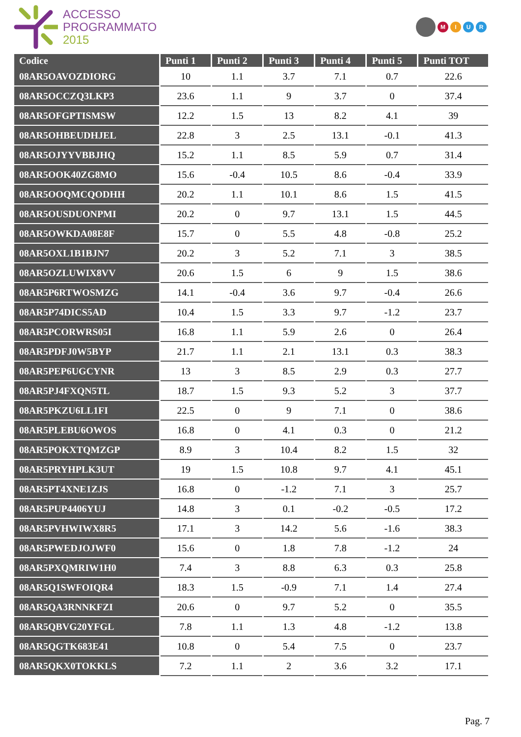ACCESSO
PROGRAMMATO
2015
MIUR
| Codice | Punti 1 | Punti 2 | Punti 3 | Punti 4 | Punti 5 | Punti TOT |
| --- | --- | --- | --- | --- | --- | --- |
| 08AR5OAVOZDIORG | 10 | 1.1 | 3.7 | 7.1 | 0.7 | 22.6 |
| 08AR5OCCZQ3LKP3 | 23.6 | 1.1 | 9 | 3.7 | 0 | 37.4 |
| 08AR5OFGPTISMSW | 12.2 | 1.5 | 13 | 8.2 | 4.1 | 39 |
| 08AR5OHBEUDHJEL | 22.8 | 3 | 2.5 | 13.1 | -0.1 | 41.3 |
| 08AR5OJYYVBBJHQ | 15.2 | 1.1 | 8.5 | 5.9 | 0.7 | 31.4 |
| 08AR5OOK40ZG8MO | 15.6 | -0.4 | 10.5 | 8.6 | -0.4 | 33.9 |
| 08AR5OOQMCQODHH | 20.2 | 1.1 | 10.1 | 8.6 | 1.5 | 41.5 |
| 08AR5OUSDUONPMI | 20.2 | 0 | 9.7 | 13.1 | 1.5 | 44.5 |
| 08AR5OWKDA08E8F | 15.7 | 0 | 5.5 | 4.8 | -0.8 | 25.2 |
| 08AR5OXL1B1BJN7 | 20.2 | 3 | 5.2 | 7.1 | 3 | 38.5 |
| 08AR5OZLUWIX8VV | 20.6 | 1.5 | 6 | 9 | 1.5 | 38.6 |
| 08AR5P6RTWOSMZG | 14.1 | -0.4 | 3.6 | 9.7 | -0.4 | 26.6 |
| 08AR5P74DICS5AD | 10.4 | 1.5 | 3.3 | 9.7 | -1.2 | 23.7 |
| 08AR5PCORWRS05I | 16.8 | 1.1 | 5.9 | 2.6 | 0 | 26.4 |
| 08AR5PDFJ0W5BYP | 21.7 | 1.1 | 2.1 | 13.1 | 0.3 | 38.3 |
| 08AR5PEP6UGCYNR | 13 | 3 | 8.5 | 2.9 | 0.3 | 27.7 |
| 08AR5PJ4FXQN5TL | 18.7 | 1.5 | 9.3 | 5.2 | 3 | 37.7 |
| 08AR5PKZU6LL1FI | 22.5 | 0 | 9 | 7.1 | 0 | 38.6 |
| 08AR5PLEBU6OWOS | 16.8 | 0 | 4.1 | 0.3 | 0 | 21.2 |
| 08AR5POKXTQMZGP | 8.9 | 3 | 10.4 | 8.2 | 1.5 | 32 |
| 08AR5PRYHPLK3UT | 19 | 1.5 | 10.8 | 9.7 | 4.1 | 45.1 |
| 08AR5PT4XNE1ZJS | 16.8 | 0 | -1.2 | 7.1 | 3 | 25.7 |
| 08AR5PUP4406YUJ | 14.8 | 3 | 0.1 | -0.2 | -0.5 | 17.2 |
| 08AR5PVHWIWX8R5 | 17.1 | 3 | 14.2 | 5.6 | -1.6 | 38.3 |
| 08AR5PWEDJOJWF0 | 15.6 | 0 | 1.8 | 7.8 | -1.2 | 24 |
| 08AR5PXQMRIW1H0 | 7.4 | 3 | 8.8 | 6.3 | 0.3 | 25.8 |
| 08AR5Q1SWFOIQR4 | 18.3 | 1.5 | -0.9 | 7.1 | 1.4 | 27.4 |
| 08AR5QA3RNNKFZI | 20.6 | 0 | 9.7 | 5.2 | 0 | 35.5 |
| 08AR5QBVG20YFGL | 7.8 | 1.1 | 1.3 | 4.8 | -1.2 | 13.8 |
| 08AR5QGTK683E41 | 10.8 | 0 | 5.4 | 7.5 | 0 | 23.7 |
| 08AR5QKX0TOKKLS | 7.2 | 1.1 | 2 | 3.6 | 3.2 | 17.1 |
Pag. 7